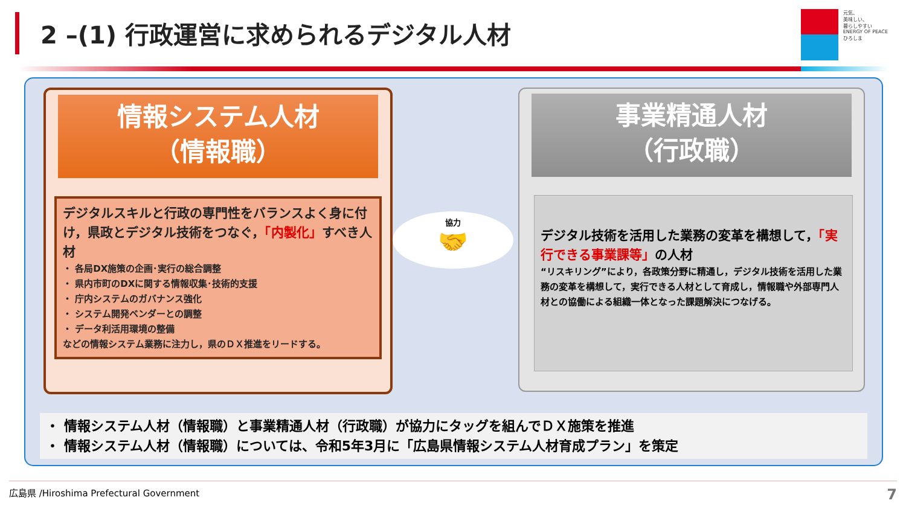2 –(1) 行政運営に求められるデジタル人材
元気、
美味しい、
暮らしやすい
ENERGY OF PEACE
ひろしま
情報システム人材
（情報職）
デジタルスキルと行政の専門性をバランスよく身に付け，県政とデジタル技術をつなぐ，「内製化」すべき人材
・ 各局DX施策の企画･実行の総合調整
・ 県内市町のDXに関する情報収集･技術的支援
・ 庁内システムのガバナンス強化
・ システム開発ベンダーとの調整
・ データ利活用環境の整備
などの情報システム業務に注力し，県のＤＸ推進をリードする。
協力
🤝
事業精通人材
（行政職）
デジタル技術を活用した業務の変革を構想して，「実行できる事業課等」の人材
“リスキリング”により，各政策分野に精通し，デジタル技術を活用した業務の変革を構想して，実行できる人材として育成し，情報職や外部専門人材との協働による組織一体となった課題解決につなげる。
・ 情報システム人材（情報職）と事業精通人材（行政職）が協力にタッグを組んでＤＸ施策を推進
・ 情報システム人材（情報職）については、令和5年3月に「広島県情報システム人材育成プラン」を策定
広島県 /Hiroshima Prefectural Government 7